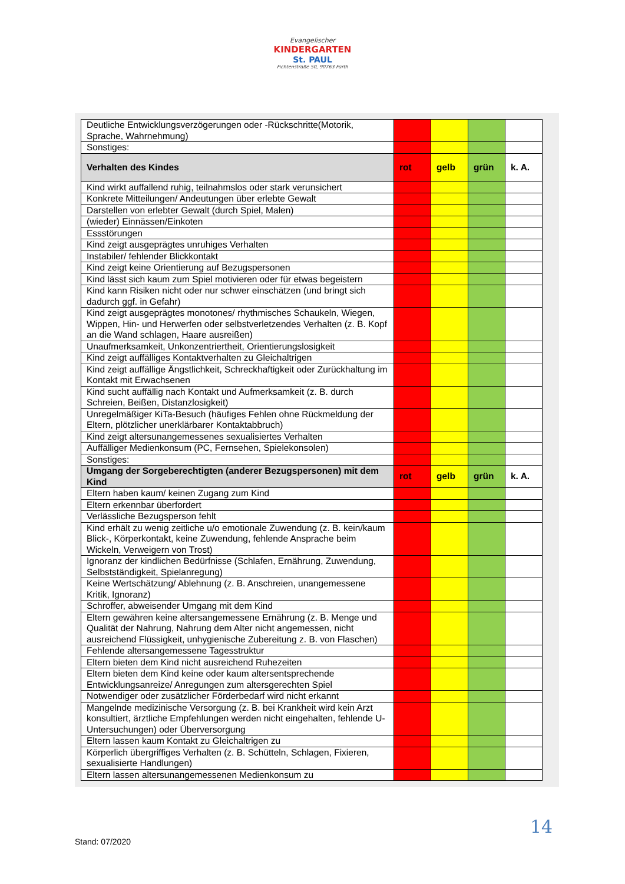Evangelischer
KINDERGARTEN
St. PAUL
Fichtenstraße 50, 90763 Fürth
| Deutliche Entwicklungsverzögerungen oder -Rückschritte(Motorik, Sprache, Wahrnehmung) | | | | |
| Sonstiges: | | | | |
| Verhalten des Kindes | rot | gelb | grün | k. A. |
| Kind wirkt auffallend ruhig, teilnahmslos oder stark verunsichert | | | | |
| Konkrete Mitteilungen/ Andeutungen über erlebte Gewalt | | | | |
| Darstellen von erlebter Gewalt (durch Spiel, Malen) | | | | |
| (wieder) Einnässen/Einkoten | | | | |
| Essstörungen | | | | |
| Kind zeigt ausgeprägtes unruhiges Verhalten | | | | |
| Instabiler/ fehlender Blickkontakt | | | | |
| Kind zeigt keine Orientierung auf Bezugspersonen | | | | |
| Kind lässt sich kaum zum Spiel motivieren oder für etwas begeistern | | | | |
| Kind kann Risiken nicht oder nur schwer einschätzen (und bringt sich dadurch ggf. in Gefahr) | | | | |
| Kind zeigt ausgeprägtes monotones/ rhythmisches Schaukeln, Wiegen, Wippen, Hin- und Herwerfen oder selbstverletzendes Verhalten (z. B. Kopf an die Wand schlagen, Haare ausreißen) | | | | |
| Unaufmerksamkeit, Unkonzentriertheit, Orientierungslosigkeit | | | | |
| Kind zeigt auffälliges Kontaktverhalten zu Gleichaltrigen | | | | |
| Kind zeigt auffällige Ängstlichkeit, Schreckhaftigkeit oder Zurückhaltung im Kontakt mit Erwachsenen | | | | |
| Kind sucht auffällig nach Kontakt und Aufmerksamkeit (z. B. durch Schreien, Beißen, Distanzlosigkeit) | | | | |
| Unregelmäßiger KiTa-Besuch (häufiges Fehlen ohne Rückmeldung der Eltern, plötzlicher unerklärbarer Kontaktabbruch) | | | | |
| Kind zeigt altersunangemessenes sexualisiertes Verhalten | | | | |
| Auffälliger Medienkonsum (PC, Fernsehen, Spielekonsolen) | | | | |
| Sonstiges: | | | | |
| Umgang der Sorgeberechtigten (anderer Bezugspersonen) mit dem Kind | rot | gelb | grün | k. A. |
| Eltern haben kaum/ keinen Zugang zum Kind | | | | |
| Eltern erkennbar überfordert | | | | |
| Verlässliche Bezugsperson fehlt | | | | |
| Kind erhält zu wenig zeitliche u/o emotionale Zuwendung (z. B. kein/kaum Blick-, Körperkontakt, keine Zuwendung, fehlende Ansprache beim Wickeln, Verweigern von Trost) | | | | |
| Ignoranz der kindlichen Bedürfnisse (Schlafen, Ernährung, Zuwendung, Selbstständigkeit, Spielanregung) | | | | |
| Keine Wertschätzung/ Ablehnung (z. B. Anschreien, unangemessene Kritik, Ignoranz) | | | | |
| Schroffer, abweisender Umgang mit dem Kind | | | | |
| Eltern gewähren keine altersangemessene Ernährung (z. B. Menge und Qualität der Nahrung, Nahrung dem Alter nicht angemessen, nicht ausreichend Flüssigkeit, unhygienische Zubereitung z. B. von Flaschen) | | | | |
| Fehlende altersangemessene Tagesstruktur | | | | |
| Eltern bieten dem Kind nicht ausreichend Ruhezeiten | | | | |
| Eltern bieten dem Kind keine oder kaum altersentsprechende Entwicklungsanreize/ Anregungen zum altersgerechten Spiel | | | | |
| Notwendiger oder zusätzlicher Förderbedarf wird nicht erkannt | | | | |
| Mangelnde medizinische Versorgung (z. B. bei Krankheit wird kein Arzt konsultiert, ärztliche Empfehlungen werden nicht eingehalten, fehlende U-Untersuchungen) oder Überversorgung | | | | |
| Eltern lassen kaum Kontakt zu Gleichaltrigen zu | | | | |
| Körperlich übergriffiges Verhalten (z. B. Schütteln, Schlagen, Fixieren, sexualisierte Handlungen) | | | | |
| Eltern lassen altersunangemessenen Medienkonsum zu | | | | |
14
Stand: 07/2020